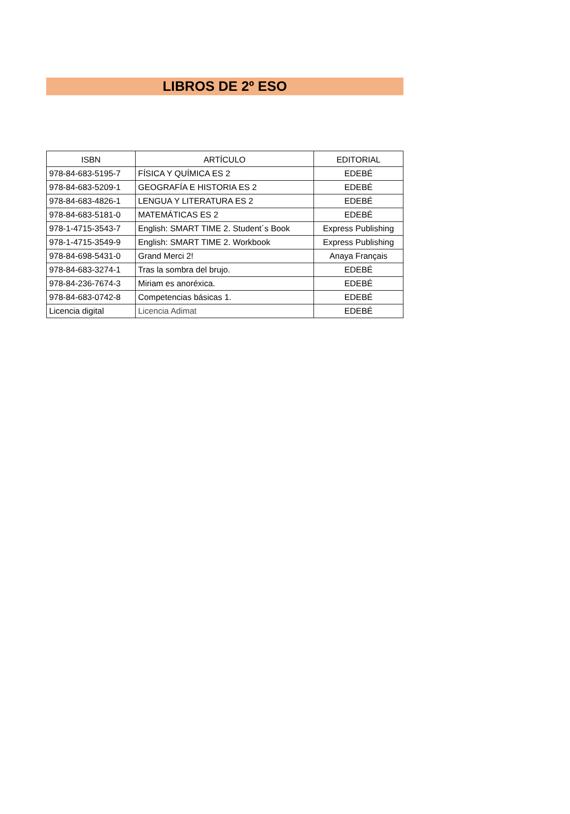LIBROS DE 2º ESO
| ISBN | ARTÍCULO | EDITORIAL |
| --- | --- | --- |
| 978-84-683-5195-7 | FÍSICA Y QUÍMICA ES 2 | EDEBÉ |
| 978-84-683-5209-1 | GEOGRAFÍA E HISTORIA ES 2 | EDEBÉ |
| 978-84-683-4826-1 | LENGUA Y LITERATURA ES 2 | EDEBÉ |
| 978-84-683-5181-0 | MATEMÁTICAS ES 2 | EDEBÉ |
| 978-1-4715-3543-7 | English: SMART TIME 2. Student´s Book | Express Publishing |
| 978-1-4715-3549-9 | English: SMART TIME 2. Workbook | Express Publishing |
| 978-84-698-5431-0 | Grand Merci 2! | Anaya Français |
| 978-84-683-3274-1 | Tras la sombra del brujo. | EDEBÉ |
| 978-84-236-7674-3 | Miriam es anoréxica. | EDEBÉ |
| 978-84-683-0742-8 | Competencias básicas 1. | EDEBÉ |
| Licencia digital | Licencia Adimat | EDEBÉ |